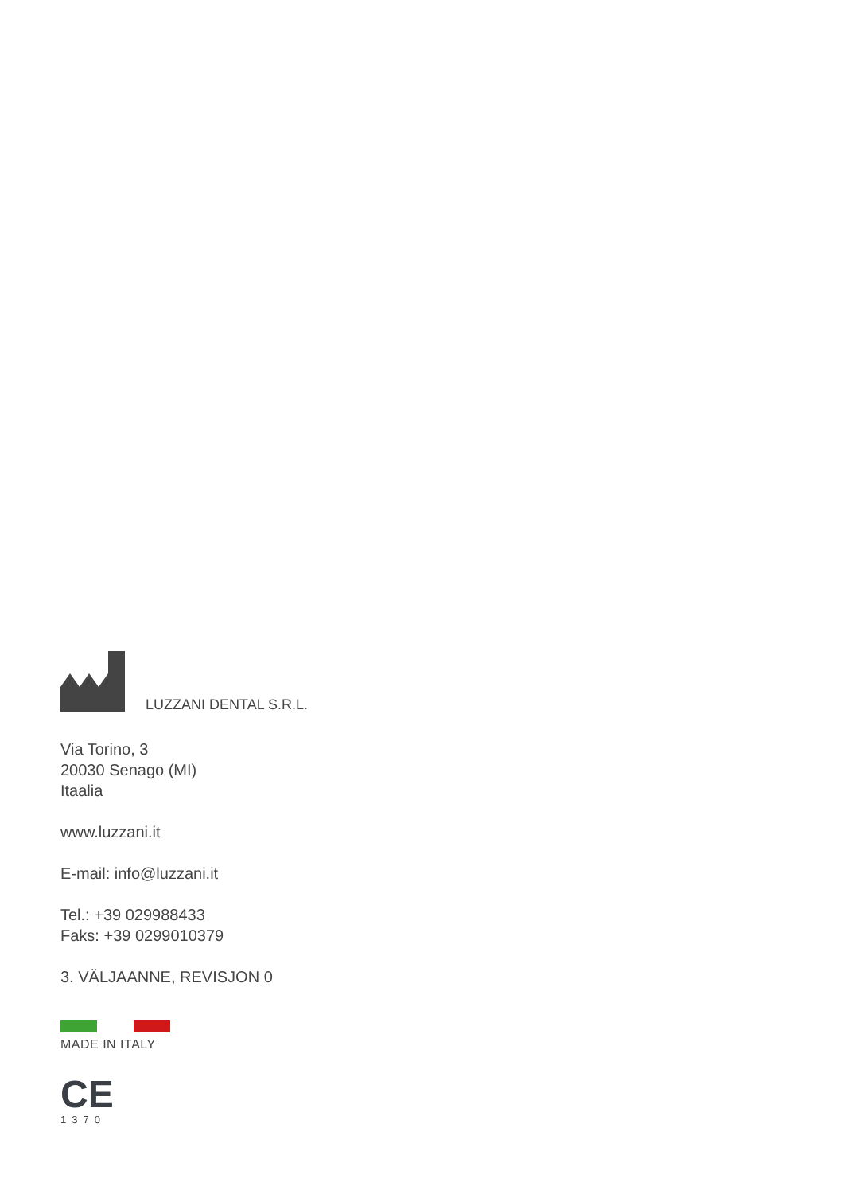LUZZANI DENTAL S.R.L.
Via Torino, 3
20030 Senago (MI)
Itaalia
www.luzzani.it
E-mail: info@luzzani.it
Tel.: +39 029988433
Faks: +39 0299010379
3. VÄLJAANNE, REVISJON 0
MADE IN ITALY
CE
1370